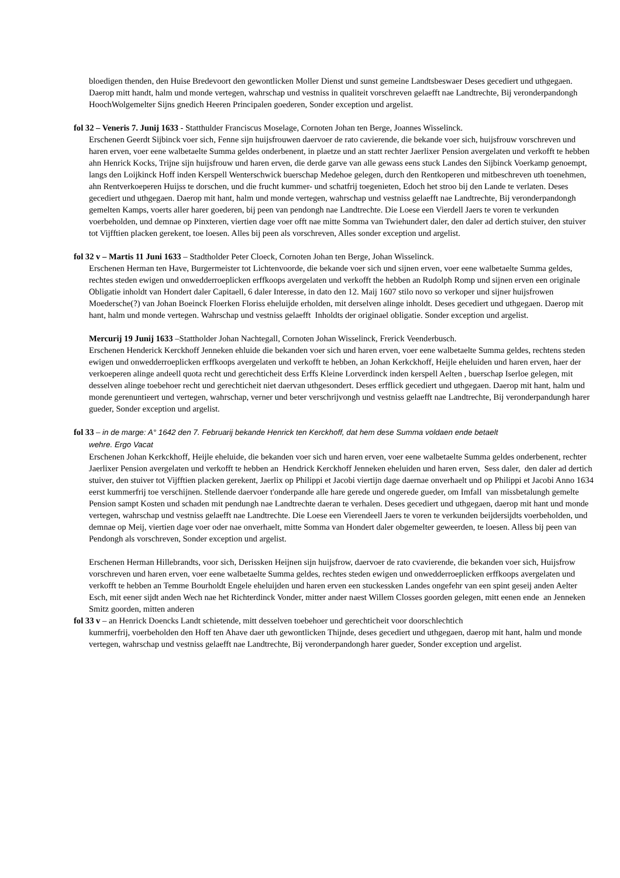bloedigen thenden, den Huise Bredevoort den gewontlicken Moller Dienst und sunst gemeine Landtsbeswaer Deses gecediert und uthgegaen. Daerop mitt handt, halm und monde vertegen, wahrschap und vestniss in qualiteit vorschreven gelaefft nae Landtrechte, Bij veronderpandongh HoochWolgemelter Sijns gnedich Heeren Principalen goederen, Sonder exception und argelist.
fol 32 – Veneris 7. Junij 1633 - Statthulder Franciscus Moselage, Cornoten Johan ten Berge, Joannes Wisselinck.
Erschenen Geerdt Sijbinck voer sich, Fenne sijn huijsfrouwen daervoer de rato cavierende, die bekande voer sich, huijsfrouw vorschreven und haren erven, voer eene walbetaelte Summa geldes onderbenent, in plaetze und an statt rechter Jaerlixer Pension avergelaten und verkofft te hebben ahn Henrick Kocks, Trijne sijn huijsfrouw und haren erven, die derde garve van alle gewass eens stuck Landes den Sijbinck Voerkamp genoempt, langs den Loijkinck Hoff inden Kerspell Wenterschwick buerschap Medehoe gelegen, durch den Rentkoperen und mitbeschreven uth toenehmen, ahn Rentverkoeperen Huijss te dorschen, und die frucht kummer- und schatfrij toegenieten, Edoch het stroo bij den Lande te verlaten. Deses gecediert und uthgegaen. Daerop mit hant, halm und monde vertegen, wahrschap und vestniss gelaefft nae Landtrechte, Bij veronderpandongh gemelten Kamps, voerts aller harer goederen, bij peen van pendongh nae Landtrechte. Die Loese een Vierdell Jaers te voren te verkunden voerbeholden, und demnae op Pinxteren, viertien dage voer offt nae mitte Somma van Twiehundert daler, den daler ad dertich stuiver, den stuiver tot Vijfftien placken gerekent, toe loesen. Alles bij peen als vorschreven, Alles sonder exception und argelist.
fol 32 v – Martis 11 Juni 1633 – Stadtholder Peter Cloeck, Cornoten Johan ten Berge, Johan Wisselinck.
Erschenen Herman ten Have, Burgermeister tot Lichtenvoorde, die bekande voer sich und sijnen erven, voer eene walbetaelte Summa geldes, rechtes steden ewigen und onwedderroeplicken erffkoops avergelaten und verkofft the hebben an Rudolph Romp und sijnen erven een originale Obligatie inholdt van Hondert daler Capitaell, 6 daler Interesse, in dato den 12. Maij 1607 stilo novo so verkoper und sijner huijsfrowen Moedersche(?) van Johan Boeinck Floerken Floriss eheluijde erholden, mit derselven alinge inholdt. Deses gecediert und uthgegaen. Daerop mit hant, halm und monde vertegen. Wahrschap und vestniss gelaefft Inholdts der originael obligatie. Sonder exception und argelist.
Mercurij 19 Junij 1633 –Stattholder Johan Nachtegall, Cornoten Johan Wisselinck, Frerick Veenderbusch.
Erschenen Henderick Kerckhoff Jenneken ehluide die bekanden voer sich und haren erven, voer eene walbetaelte Summa geldes, rechtens steden ewigen und onwedderroeplicken erffkoops avergelaten und verkofft te hebben, an Johan Kerkckhoff, Heijle eheluiden und haren erven, haer der verkoeperen alinge andeell quota recht und gerechticheit dess Erffs Kleine Lorverdinck inden kerspell Aelten , buerschap Iserloe gelegen, mit desselven alinge toebehoer recht und gerechticheit niet daervan uthgesondert. Deses erfflick gecediert und uthgegaen. Daerop mit hant, halm und monde gerenuntieert und vertegen, wahrschap, verner und beter verschrijvongh und vestniss gelaefft nae Landtrechte, Bij veronderpandungh harer gueder, Sonder exception und argelist.
fol 33 – in de marge: A° 1642 den 7. Februarij bekande Henrick ten Kerckhoff, dat hem dese Summa voldaen ende betaelt
wehre. Ergo Vacat
Erschenen Johan Kerkckhoff, Heijle eheluide, die bekanden voer sich und haren erven, voer eene walbetaelte Summa geldes onderbenent, rechter Jaerlixer Pension avergelaten und verkofft te hebben an Hendrick Kerckhoff Jenneken eheluiden und haren erven, Sess daler, den daler ad dertich stuiver, den stuiver tot Vijfftien placken gerekent, Jaerlix op Philippi et Jacobi viertijn dage daernae onverhaelt und op Philippi et Jacobi Anno 1634 eerst kummerfrij toe verschijnen. Stellende daervoer t'onderpande alle hare gerede und ongerede gueder, om Imfall van missbetalungh gemelte Pension sampt Kosten und schaden mit pendungh nae Landtrechte daeran te verhalen. Deses gecediert und uthgegaen, daerop mit hant und monde vertegen, wahrschap und vestniss gelaefft nae Landtrechte. Die Loese een Vierendeell Jaers te voren te verkunden beijdersijdts voerbeholden, und demnae op Meij, viertien dage voer oder nae onverhaelt, mitte Somma van Hondert daler obgemelter geweerden, te loesen. Alless bij peen van Pendongh als vorschreven, Sonder exception und argelist.
Erschenen Herman Hillebrandts, voor sich, Derissken Heijnen sijn huijsfrow, daervoer de rato cvavierende, die bekanden voer sich, Huijsfrow vorschreven und haren erven, voer eene walbetaelte Summa geldes, rechtes steden ewigen und onwedderroeplicken erffkoops avergelaten und verkofft te hebben an Temme Bourholdt Engele eheluijden und haren erven een stuckessken Landes ongefehr van een spint geseij anden Aelter Esch, mit eener sijdt anden Wech nae het Richterdinck Vonder, mitter ander naest Willem Closses goorden gelegen, mitt eenen ende an Jenneken Smitz goorden, mitten anderen
fol 33 v – an Henrick Doencks Landt schietende, mitt desselven toebehoer und gerechticheit voor doorschlechtich
kummerfrij, voerbeholden den Hoff ten Ahave daer uth gewontlicken Thijnde, deses gecediert und uthgegaen, daerop mit hant, halm und monde vertegen, wahrschap und vestniss gelaefft nae Landtrechte, Bij veronderpandongh harer gueder, Sonder exception und argelist.